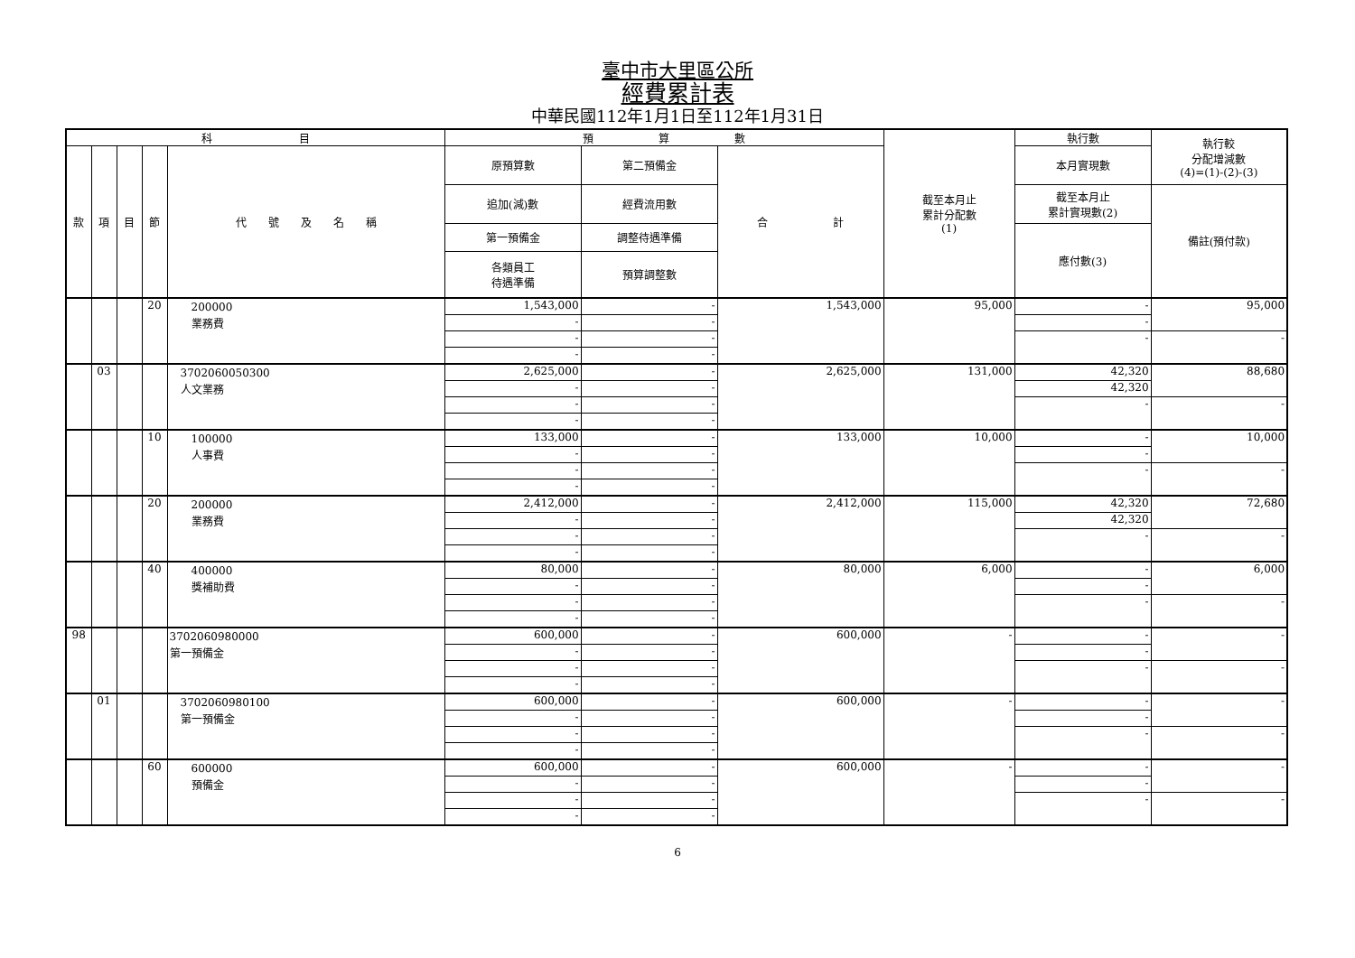臺中市大里區公所
經費累計表
中華民國112年1月1日至112年1月31日
| 科 目 | | | | | 預 算 數 | | | 截至本月止 累計分配數 (1) | 執行數 | 執行較 分配增減數 (4)=(1)-(2)-(3) |
| --- | --- | --- | --- | --- | --- | --- | --- | --- | --- | --- |
| 款 | 項 | 目 | 節 | 代 號 及 名 稱 | 原預算數 | 第二預備金 | 合 計 | | 本月實現數 | |
| | | | | | 追加(減)數 | 經費流用數 | | | 截至本月止 累計實現數(2) | 備註(預付款) |
| | | | | | 第一預備金 | 調整待遇準備 | | | 應付數(3) | |
| | | | | | 各類員工 待遇準備 | 預算調整數 | | | | |
| | | | 20 | 200000 業務費 | 1,543,000 | - | 1,543,000 | 95,000 | - | 95,000 |
| | | | | | - | - | | | - | |
| | | | | | - | - | | | - | - |
| | | | | | - | - | | | | |
| | 03 | | | 3702060050300 人文業務 | 2,625,000 | - | 2,625,000 | 131,000 | 42,320 | 88,680 |
| | | | | | - | - | | | 42,320 | |
| | | | | | - | - | | | - | - |
| | | | | | - | - | | | | |
| | | | 10 | 100000 人事費 | 133,000 | - | 133,000 | 10,000 | - | 10,000 |
| | | | | | - | - | | | - | |
| | | | | | - | - | | | - | - |
| | | | | | - | - | | | | |
| | | | 20 | 200000 業務費 | 2,412,000 | - | 2,412,000 | 115,000 | 42,320 | 72,680 |
| | | | | | - | - | | | 42,320 | |
| | | | | | - | - | | | - | - |
| | | | | | - | - | | | | |
| | | | 40 | 400000 獎補助費 | 80,000 | - | 80,000 | 6,000 | - | 6,000 |
| | | | | | - | - | | | - | |
| | | | | | - | - | | | - | - |
| | | | | | - | - | | | | |
| 98 | | | | 3702060980000 第一預備金 | 600,000 | - | 600,000 | - | - | - |
| | | | | | - | - | | | - | |
| | | | | | - | - | | | - | - |
| | | | | | - | - | | | | |
| | 01 | | | 3702060980100 第一預備金 | 600,000 | - | 600,000 | - | - | - |
| | | | | | - | - | | | - | |
| | | | | | - | - | | | - | - |
| | | | | | - | - | | | | |
| | | | 60 | 600000 預備金 | 600,000 | - | 600,000 | - | - | - |
| | | | | | - | - | | | - | |
| | | | | | - | - | | | - | - |
| | | | | | - | - | | | | |
6